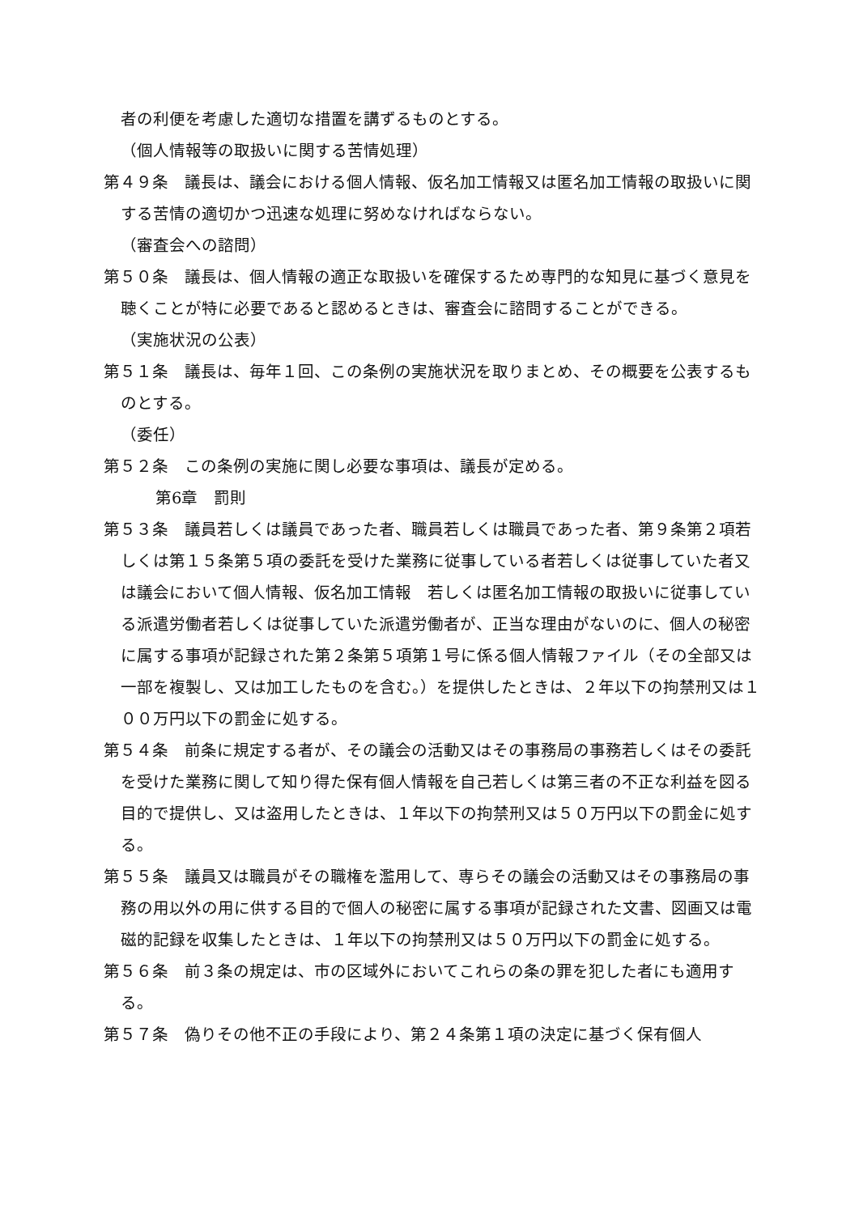者の利便を考慮した適切な措置を講ずるものとする。
（個人情報等の取扱いに関する苦情処理）
第４９条　議長は、議会における個人情報、仮名加工情報又は匿名加工情報の取扱いに関する苦情の適切かつ迅速な処理に努めなければならない。
（審査会への諮問）
第５０条　議長は、個人情報の適正な取扱いを確保するため専門的な知見に基づく意見を聴くことが特に必要であると認めるときは、審査会に諮問することができる。
（実施状況の公表）
第５１条　議長は、毎年１回、この条例の実施状況を取りまとめ、その概要を公表するものとする。
（委任）
第５２条　この条例の実施に関し必要な事項は、議長が定める。
第6章　罰則
第５３条　議員若しくは議員であった者、職員若しくは職員であった者、第９条第２項若しくは第１５条第５項の委託を受けた業務に従事している者若しくは従事していた者又は議会において個人情報、仮名加工情報　若しくは匿名加工情報の取扱いに従事している派遣労働者若しくは従事していた派遣労働者が、正当な理由がないのに、個人の秘密に属する事項が記録された第２条第５項第１号に係る個人情報ファイル（その全部又は一部を複製し、又は加工したものを含む。）を提供したときは、２年以下の拘禁刑又は１００万円以下の罰金に処する。
第５４条　前条に規定する者が、その議会の活動又はその事務局の事務若しくはその委託を受けた業務に関して知り得た保有個人情報を自己若しくは第三者の不正な利益を図る目的で提供し、又は盗用したときは、１年以下の拘禁刑又は５０万円以下の罰金に処する。
第５５条　議員又は職員がその職権を濫用して、専らその議会の活動又はその事務局の事務の用以外の用に供する目的で個人の秘密に属する事項が記録された文書、図画又は電磁的記録を収集したときは、１年以下の拘禁刑又は５０万円以下の罰金に処する。
第５６条　前３条の規定は、市の区域外においてこれらの条の罪を犯した者にも適用する。
第５７条　偽りその他不正の手段により、第２４条第１項の決定に基づく保有個人